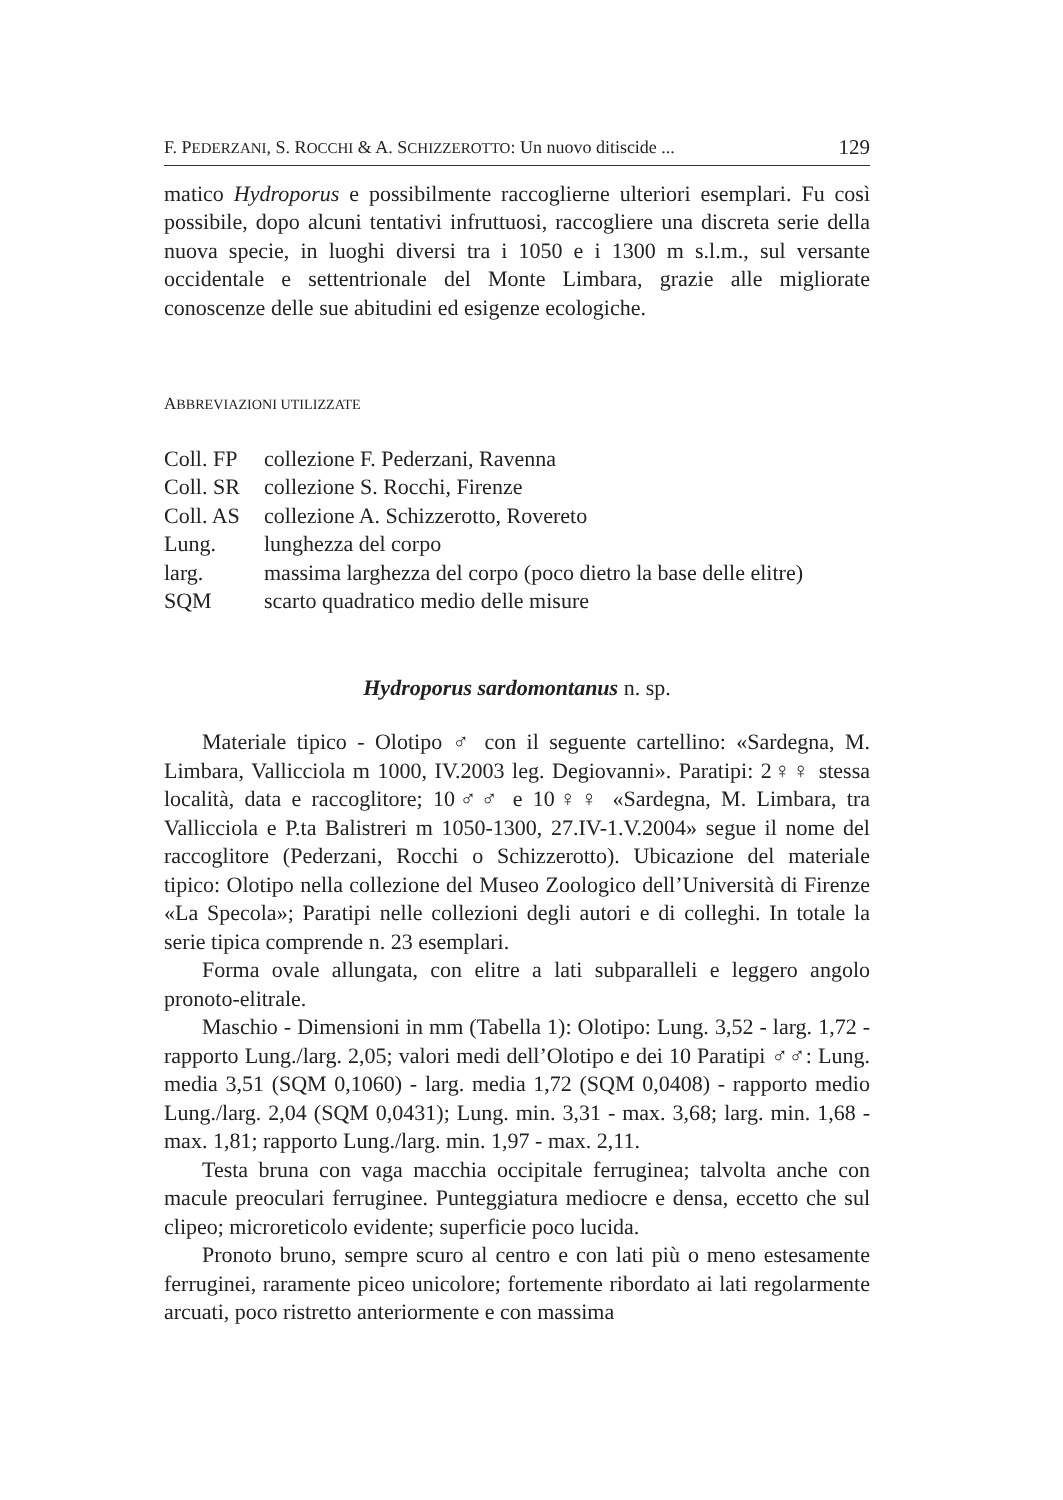F. PEDERZANI, S. ROCCHI & A. SCHIZZEROTTO: Un nuovo ditiscide ... 129
matico Hydroporus e possibilmente raccoglierne ulteriori esemplari. Fu così possibile, dopo alcuni tentativi infruttuosi, raccogliere una discreta serie della nuova specie, in luoghi diversi tra i 1050 e i 1300 m s.l.m., sul versante occidentale e settentrionale del Monte Limbara, grazie alle migliorate conoscenze delle sue abitudini ed esigenze ecologiche.
ABBREVIAZIONI UTILIZZATE
| Coll. FP | collezione F. Pederzani, Ravenna |
| Coll. SR | collezione S. Rocchi, Firenze |
| Coll. AS | collezione A. Schizzerotto, Rovereto |
| Lung. | lunghezza del corpo |
| larg. | massima larghezza del corpo (poco dietro la base delle elitre) |
| SQM | scarto quadratico medio delle misure |
Hydroporus sardomontanus n. sp.
Materiale tipico - Olotipo ♂ con il seguente cartellino: «Sardegna, M. Limbara, Vallicciola m 1000, IV.2003 leg. Degiovanni». Paratipi: 2♀♀ stessa località, data e raccoglitore; 10♂♂ e 10♀♀ «Sardegna, M. Limbara, tra Vallicciola e P.ta Balistreri m 1050-1300, 27.IV-1.V.2004» segue il nome del raccoglitore (Pederzani, Rocchi o Schizzerotto). Ubicazione del materiale tipico: Olotipo nella collezione del Museo Zoologico dell’Università di Firenze «La Specola»; Paratipi nelle collezioni degli autori e di colleghi. In totale la serie tipica comprende n. 23 esemplari.
Forma ovale allungata, con elitre a lati subparalleli e leggero angolo pronoto-elitrale.
Maschio - Dimensioni in mm (Tabella 1): Olotipo: Lung. 3,52 - larg. 1,72 - rapporto Lung./larg. 2,05; valori medi dell’Olotipo e dei 10 Paratipi ♂♂: Lung. media 3,51 (SQM 0,1060) - larg. media 1,72 (SQM 0,0408) - rapporto medio Lung./larg. 2,04 (SQM 0,0431); Lung. min. 3,31 - max. 3,68; larg. min. 1,68 - max. 1,81; rapporto Lung./larg. min. 1,97 - max. 2,11.
Testa bruna con vaga macchia occipitale ferruginea; talvolta anche con macule preoculari ferruginee. Punteggiatura mediocre e densa, eccetto che sul clipeo; microreticolo evidente; superficie poco lucida.
Pronoto bruno, sempre scuro al centro e con lati più o meno estesamente ferruginei, raramente piceo unicolore; fortemente ribordato ai lati regolarmente arcuati, poco ristretto anteriormente e con massima